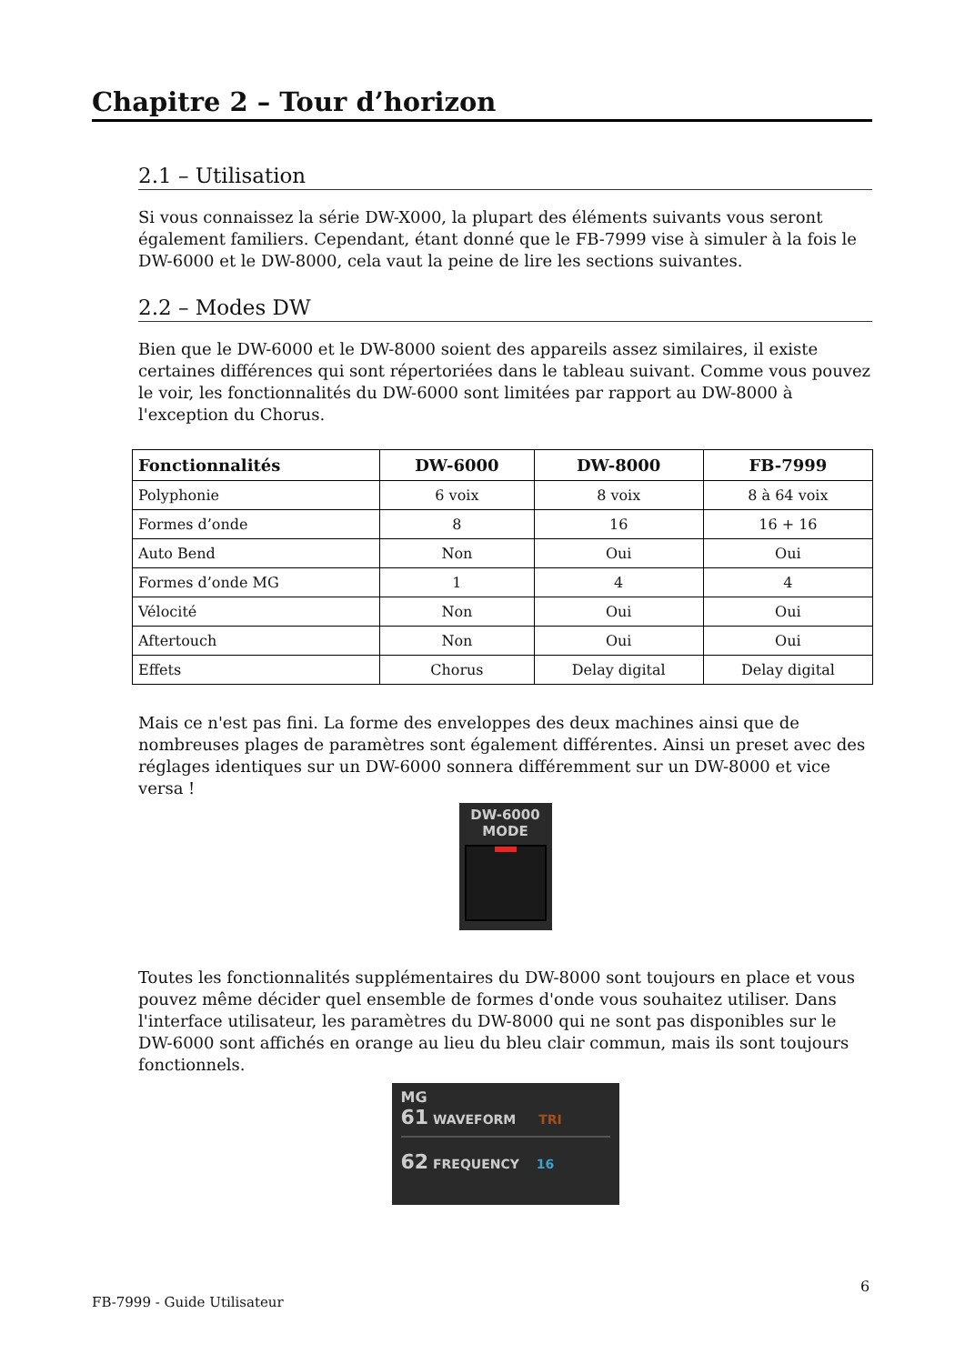Chapitre 2 – Tour d’horizon
2.1 – Utilisation
Si vous connaissez la série DW-X000, la plupart des éléments suivants vous seront également familiers. Cependant, étant donné que le FB-7999 vise à simuler à la fois le DW-6000 et le DW-8000, cela vaut la peine de lire les sections suivantes.
2.2 – Modes DW
Bien que le DW-6000 et le DW-8000 soient des appareils assez similaires, il existe certaines différences qui sont répertoriées dans le tableau suivant. Comme vous pouvez le voir, les fonctionnalités du DW-6000 sont limitées par rapport au DW-8000 à l'exception du Chorus.
| Fonctionnalités | DW-6000 | DW-8000 | FB-7999 |
| --- | --- | --- | --- |
| Polyphonie | 6 voix | 8 voix | 8 à 64 voix |
| Formes d’onde | 8 | 16 | 16 + 16 |
| Auto Bend | Non | Oui | Oui |
| Formes d’onde MG | 1 | 4 | 4 |
| Vélocité | Non | Oui | Oui |
| Aftertouch | Non | Oui | Oui |
| Effets | Chorus | Delay digital | Delay digital |
Mais ce n'est pas fini. La forme des enveloppes des deux machines ainsi que de nombreuses plages de paramètres sont également différentes. Ainsi un preset avec des réglages identiques sur un DW-6000 sonnera différemment sur un DW-8000 et vice versa !
DW-6000
MODE
Toutes les fonctionnalités supplémentaires du DW-8000 sont toujours en place et vous pouvez même décider quel ensemble de formes d'onde vous souhaitez utiliser. Dans l'interface utilisateur, les paramètres du DW-8000 qui ne sont pas disponibles sur le DW-6000 sont affichés en orange au lieu du bleu clair commun, mais ils sont toujours fonctionnels.
MG
61 WAVEFORM TRI
62 FREQUENCY 16
FB-7999 - Guide Utilisateur
6